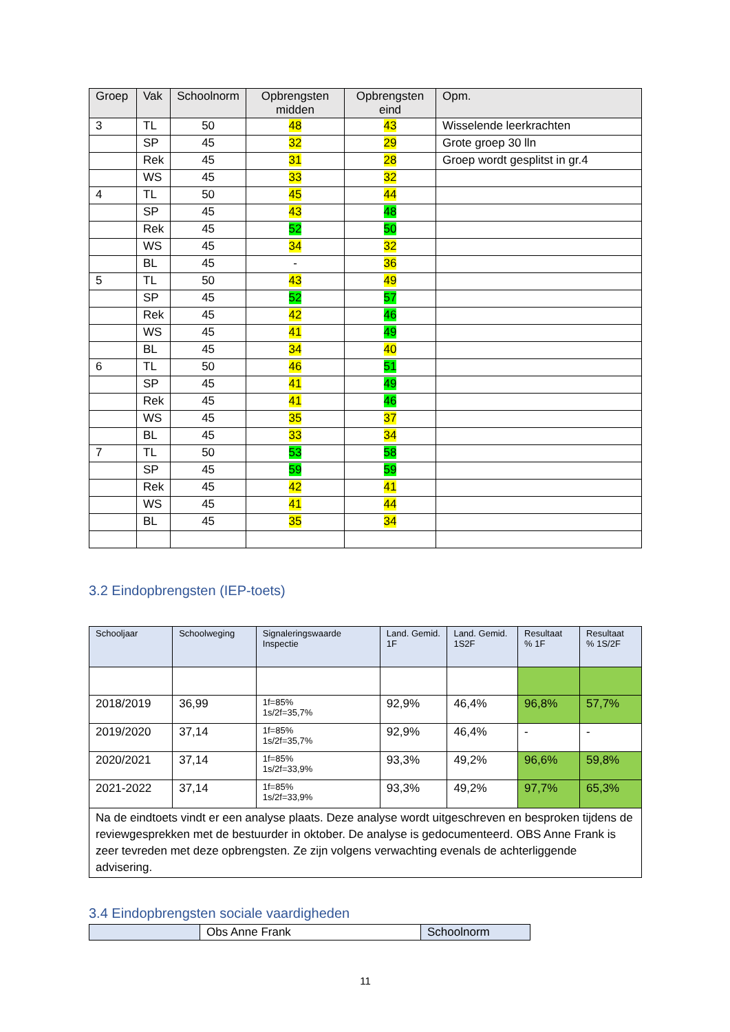| Groep | Vak | Schoolnorm | Opbrengsten midden | Opbrengsten eind | Opm. |
| --- | --- | --- | --- | --- | --- |
| 3 | TL | 50 | 48 | 43 | Wisselende leerkrachten |
| | SP | 45 | 32 | 29 | Grote groep 30 lln |
| | Rek | 45 | 31 | 28 | Groep wordt gesplitst in gr.4 |
| | WS | 45 | 33 | 32 | |
| 4 | TL | 50 | 45 | 44 | |
| | SP | 45 | 43 | 48 | |
| | Rek | 45 | 52 | 50 | |
| | WS | 45 | 34 | 32 | |
| | BL | 45 | - | 36 | |
| 5 | TL | 50 | 43 | 49 | |
| | SP | 45 | 52 | 57 | |
| | Rek | 45 | 42 | 46 | |
| | WS | 45 | 41 | 49 | |
| | BL | 45 | 34 | 40 | |
| 6 | TL | 50 | 46 | 51 | |
| | SP | 45 | 41 | 49 | |
| | Rek | 45 | 41 | 46 | |
| | WS | 45 | 35 | 37 | |
| | BL | 45 | 33 | 34 | |
| 7 | TL | 50 | 53 | 58 | |
| | SP | 45 | 59 | 59 | |
| | Rek | 45 | 42 | 41 | |
| | WS | 45 | 41 | 44 | |
| | BL | 45 | 35 | 34 | |
3.2 Eindopbrengsten (IEP-toets)
| Schooljaar | Schoolweging | Signaleringswaarde Inspectie | Land. Gemid. 1F | Land. Gemid. 1S2F | Resultaat % 1F | Resultaat % 1S/2F |
| --- | --- | --- | --- | --- | --- | --- |
| 2018/2019 | 36,99 | 1f=85% 1s/2f=35,7% | 92,9% | 46,4% | 96,8% | 57,7% |
| 2019/2020 | 37,14 | 1f=85% 1s/2f=35,7% | 92,9% | 46,4% | - | - |
| 2020/2021 | 37,14 | 1f=85% 1s/2f=33,9% | 93,3% | 49,2% | 96,6% | 59,8% |
| 2021-2022 | 37,14 | 1f=85% 1s/2f=33,9% | 93,3% | 49,2% | 97,7% | 65,3% |
| Na de eindtoets vindt er een analyse plaats. Deze analyse wordt uitgeschreven en besproken tijdens de reviewgesprekken met de bestuurder in oktober. De analyse is gedocumenteerd. OBS Anne Frank is zeer tevreden met deze opbrengsten. Ze zijn volgens verwachting evenals de achterliggende advisering. | | | | | | |
3.4 Eindopbrengsten sociale vaardigheden
| | Obs Anne Frank | Schoolnorm |
11